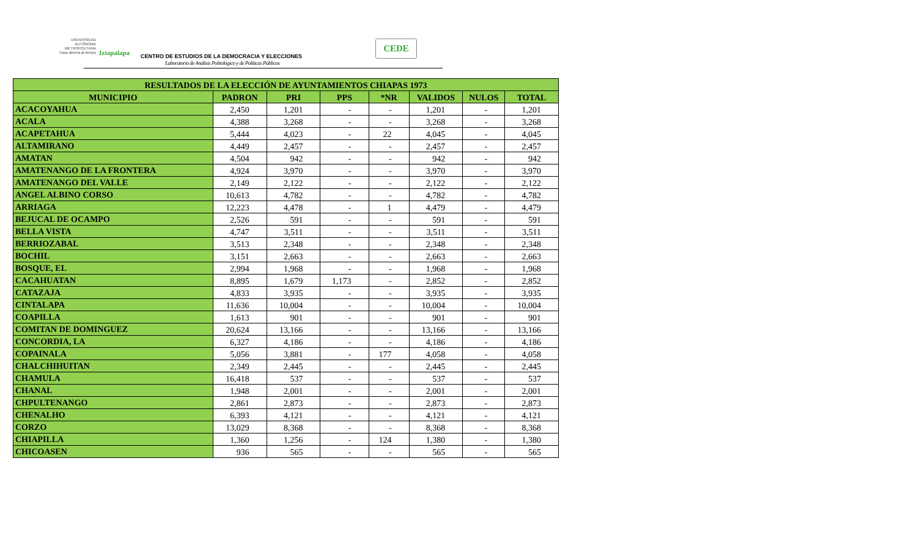UNIVERSIDAD
AUTÓNOMA
METROPOLITANA
Casa abierta al tiempo
Iztapalapa
CENTRO DE ESTUDIOS DE LA DEMOCRACIA Y ELECCIONES
Laboratorio de Análisis Politológico y de Políticas Públicas
CEDE
| RESULTADOS DE LA ELECCIÓN DE AYUNTAMIENTOS CHIAPAS 1973 | | | | | | | |
| --- | --- | --- | --- | --- | --- | --- | --- |
| MUNICIPIO | PADRON | PRI | PPS | *NR | VALIDOS | NULOS | TOTAL |
| ACACOYAHUA | 2,450 | 1,201 | - | - | 1,201 | - | 1,201 |
| ACALA | 4,388 | 3,268 | - | - | 3,268 | - | 3,268 |
| ACAPETAHUA | 5,444 | 4,023 | - | 22 | 4,045 | - | 4,045 |
| ALTAMIRANO | 4,449 | 2,457 | - | - | 2,457 | - | 2,457 |
| AMATAN | 4,504 | 942 | - | - | 942 | - | 942 |
| AMATENANGO DE LA FRONTERA | 4,924 | 3,970 | - | - | 3,970 | - | 3,970 |
| AMATENANGO DEL VALLE | 2,149 | 2,122 | - | - | 2,122 | - | 2,122 |
| ANGEL ALBINO CORSO | 10,613 | 4,782 | - | - | 4,782 | - | 4,782 |
| ARRIAGA | 12,223 | 4,478 | - | 1 | 4,479 | - | 4,479 |
| BEJUCAL DE OCAMPO | 2,526 | 591 | - | - | 591 | - | 591 |
| BELLA VISTA | 4,747 | 3,511 | - | - | 3,511 | - | 3,511 |
| BERRIOZABAL | 3,513 | 2,348 | - | - | 2,348 | - | 2,348 |
| BOCHIL | 3,151 | 2,663 | - | - | 2,663 | - | 2,663 |
| BOSQUE, EL | 2,994 | 1,968 | - | - | 1,968 | - | 1,968 |
| CACAHUATAN | 8,895 | 1,679 | 1,173 | - | 2,852 | - | 2,852 |
| CATAZAJA | 4,833 | 3,935 | - | - | 3,935 | - | 3,935 |
| CINTALAPA | 11,636 | 10,004 | - | - | 10,004 | - | 10,004 |
| COAPILLA | 1,613 | 901 | - | - | 901 | - | 901 |
| COMITAN DE DOMINGUEZ | 20,624 | 13,166 | - | - | 13,166 | - | 13,166 |
| CONCORDIA, LA | 6,327 | 4,186 | - | - | 4,186 | - | 4,186 |
| COPAINALA | 5,056 | 3,881 | - | 177 | 4,058 | - | 4,058 |
| CHALCHIHUITAN | 2,349 | 2,445 | - | - | 2,445 | - | 2,445 |
| CHAMULA | 16,418 | 537 | - | - | 537 | - | 537 |
| CHANAL | 1,948 | 2,001 | - | - | 2,001 | - | 2,001 |
| CHPULTENANGO | 2,861 | 2,873 | - | - | 2,873 | - | 2,873 |
| CHENALHO | 6,393 | 4,121 | - | - | 4,121 | - | 4,121 |
| CORZO | 13,029 | 8,368 | - | - | 8,368 | - | 8,368 |
| CHIAPILLA | 1,360 | 1,256 | - | 124 | 1,380 | - | 1,380 |
| CHICOASEN | 936 | 565 | - | - | 565 | - | 565 |